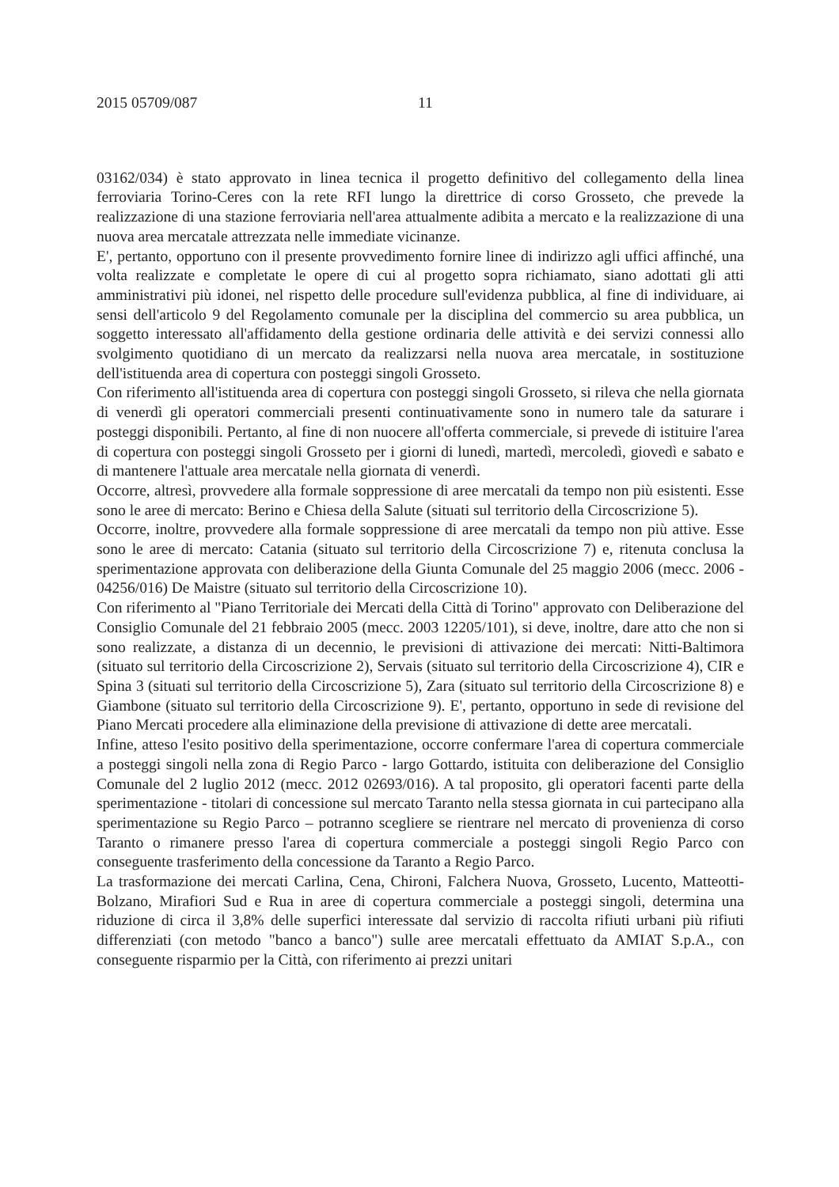2015 05709/087 11
03162/034) è stato approvato in linea tecnica il progetto definitivo del collegamento della linea ferroviaria Torino-Ceres con la rete RFI lungo la direttrice di corso Grosseto, che prevede la realizzazione di una stazione ferroviaria nell'area attualmente adibita a mercato e la realizzazione di una nuova area mercatale attrezzata nelle immediate vicinanze.
E', pertanto, opportuno con il presente provvedimento fornire linee di indirizzo agli uffici affinché, una volta realizzate e completate le opere di cui al progetto sopra richiamato, siano adottati gli atti amministrativi più idonei, nel rispetto delle procedure sull'evidenza pubblica, al fine di individuare, ai sensi dell'articolo 9 del Regolamento comunale per la disciplina del commercio su area pubblica, un soggetto interessato all'affidamento della gestione ordinaria delle attività e dei servizi connessi allo svolgimento quotidiano di un mercato da realizzarsi nella nuova area mercatale, in sostituzione dell'istituenda area di copertura con posteggi singoli Grosseto.
Con riferimento all'istituenda area di copertura con posteggi singoli Grosseto, si rileva che nella giornata di venerdì gli operatori commerciali presenti continuativamente sono in numero tale da saturare i posteggi disponibili. Pertanto, al fine di non nuocere all'offerta commerciale, si prevede di istituire l'area di copertura con posteggi singoli Grosseto per i giorni di lunedì, martedì, mercoledì, giovedì e sabato e di mantenere l'attuale area mercatale nella giornata di venerdì.
Occorre, altresì, provvedere alla formale soppressione di aree mercatali da tempo non più esistenti. Esse sono le aree di mercato: Berino e Chiesa della Salute (situati sul territorio della Circoscrizione 5).
Occorre, inoltre, provvedere alla formale soppressione di aree mercatali da tempo non più attive. Esse sono le aree di mercato: Catania (situato sul territorio della Circoscrizione 7) e, ritenuta conclusa la sperimentazione approvata con deliberazione della Giunta Comunale del 25 maggio 2006 (mecc. 2006 - 04256/016) De Maistre (situato sul territorio della Circoscrizione 10).
Con riferimento al "Piano Territoriale dei Mercati della Città di Torino" approvato con Deliberazione del Consiglio Comunale del 21 febbraio 2005 (mecc. 2003 12205/101), si deve, inoltre, dare atto che non si sono realizzate, a distanza di un decennio, le previsioni di attivazione dei mercati: Nitti-Baltimora (situato sul territorio della Circoscrizione 2), Servais (situato sul territorio della Circoscrizione 4), CIR e Spina 3 (situati sul territorio della Circoscrizione 5), Zara (situato sul territorio della Circoscrizione 8) e Giambone (situato sul territorio della Circoscrizione 9). E', pertanto, opportuno in sede di revisione del Piano Mercati procedere alla eliminazione della previsione di attivazione di dette aree mercatali.
Infine, atteso l'esito positivo della sperimentazione, occorre confermare l'area di copertura commerciale a posteggi singoli nella zona di Regio Parco - largo Gottardo, istituita con deliberazione del Consiglio Comunale del 2 luglio 2012 (mecc. 2012 02693/016). A tal proposito, gli operatori facenti parte della sperimentazione - titolari di concessione sul mercato Taranto nella stessa giornata in cui partecipano alla sperimentazione su Regio Parco – potranno scegliere se rientrare nel mercato di provenienza di corso Taranto o rimanere presso l'area di copertura commerciale a posteggi singoli Regio Parco con conseguente trasferimento della concessione da Taranto a Regio Parco.
La trasformazione dei mercati Carlina, Cena, Chironi, Falchera Nuova, Grosseto, Lucento, Matteotti-Bolzano, Mirafiori Sud e Rua in aree di copertura commerciale a posteggi singoli, determina una riduzione di circa il 3,8% delle superfici interessate dal servizio di raccolta rifiuti urbani più rifiuti differenziati (con metodo "banco a banco") sulle aree mercatali effettuato da AMIAT S.p.A., con conseguente risparmio per la Città, con riferimento ai prezzi unitari